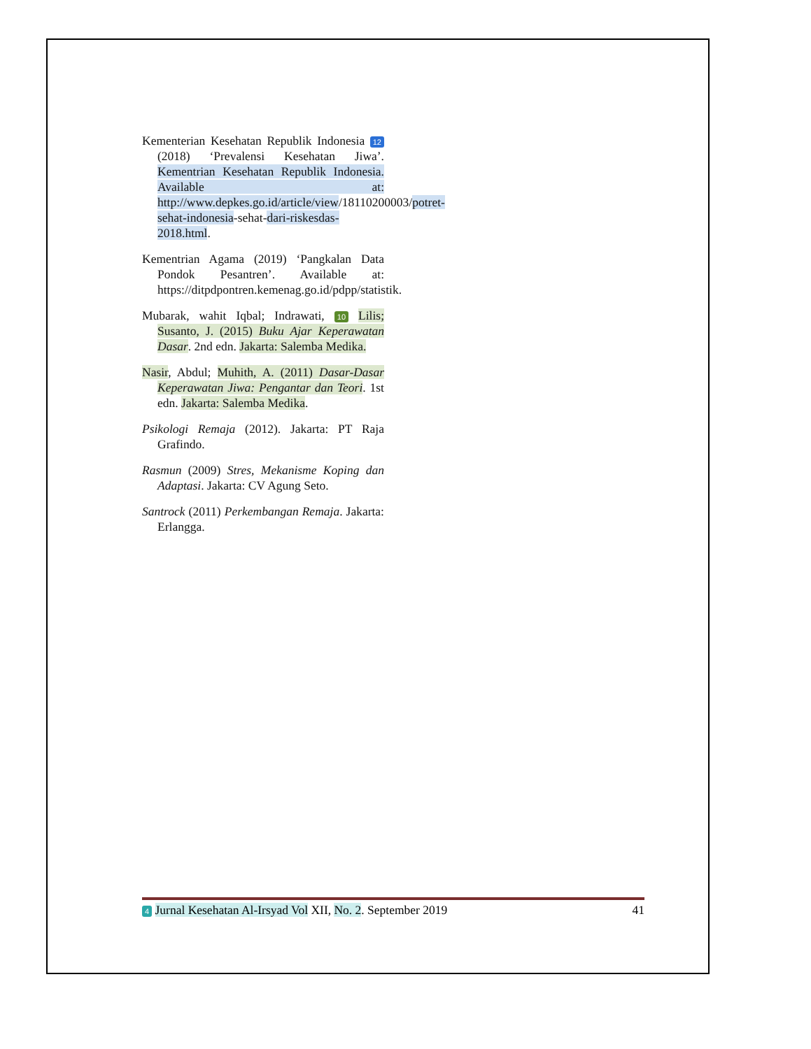Kementerian Kesehatan Republik Indonesia 12 (2018) ‘Prevalensi Kesehatan Jiwa’. Kementrian Kesehatan Republik Indonesia. Available at: http://www.depkes.go.id/article/view/18110200003/potret-sehat-indonesia-sehat-dari-riskesdas-2018.html.
Kementrian Agama (2019) ‘Pangkalan Data Pondok Pesantren’. Available at: https://ditpdpontren.kemenag.go.id/pdpp/statistik.
Mubarak, wahit Iqbal; Indrawati, 10 Lilis; Susanto, J. (2015) Buku Ajar Keperawatan Dasar. 2nd edn. Jakarta: Salemba Medika.
Nasir, Abdul; Muhith, A. (2011) Dasar-Dasar Keperawatan Jiwa: Pengantar dan Teori. 1st edn. Jakarta: Salemba Medika.
Psikologi Remaja (2012). Jakarta: PT Raja Grafindo.
Rasmun (2009) Stres, Mekanisme Koping dan Adaptasi. Jakarta: CV Agung Seto.
Santrock (2011) Perkembangan Remaja. Jakarta: Erlangga.
4 Jurnal Kesehatan Al-Irsyad Vol XII, No. 2. September 2019 41